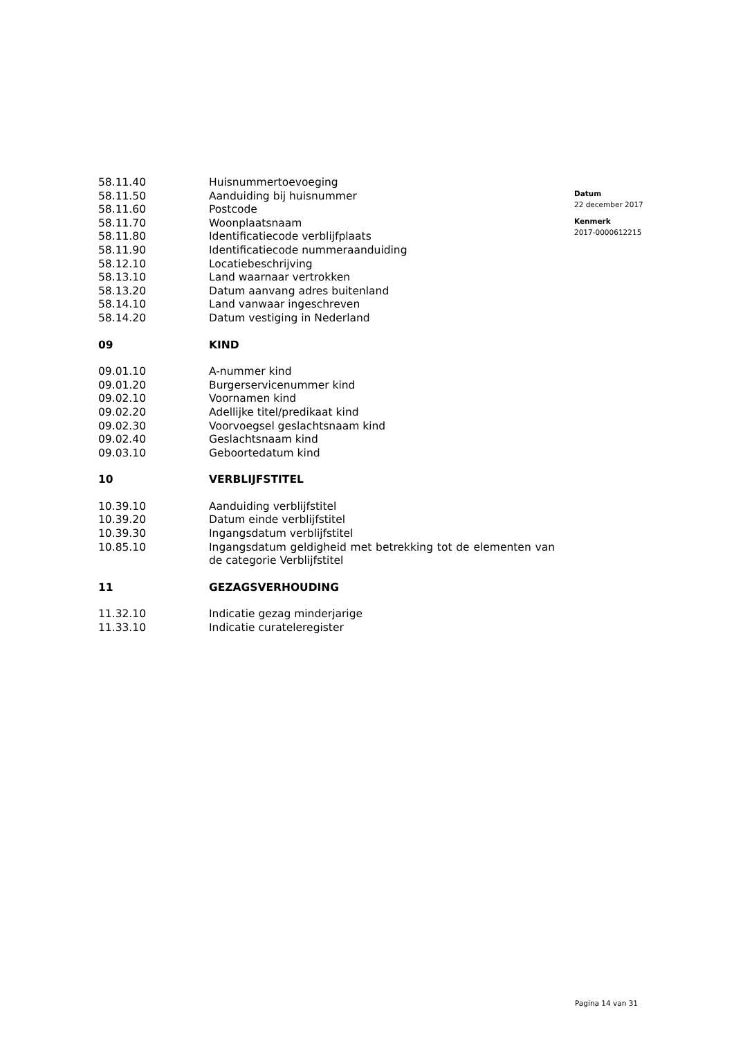| 58.11.40 | Huisnummertoevoeging |
| 58.11.50 | Aanduiding bij huisnummer |
| 58.11.60 | Postcode |
| 58.11.70 | Woonplaatsnaam |
| 58.11.80 | Identificatiecode verblijfplaats |
| 58.11.90 | Identificatiecode nummeraanduiding |
| 58.12.10 | Locatiebeschrijving |
| 58.13.10 | Land waarnaar vertrokken |
| 58.13.20 | Datum aanvang adres buitenland |
| 58.14.10 | Land vanwaar ingeschreven |
| 58.14.20 | Datum vestiging in Nederland |
| 09 | KIND |
| 09.01.10 | A-nummer kind |
| 09.01.20 | Burgerservicenummer kind |
| 09.02.10 | Voornamen kind |
| 09.02.20 | Adellijke titel/predikaat kind |
| 09.02.30 | Voorvoegsel geslachtsnaam kind |
| 09.02.40 | Geslachtsnaam kind |
| 09.03.10 | Geboortedatum kind |
| 10 | VERBLIJFSTITEL |
| 10.39.10 | Aanduiding verblijfstitel |
| 10.39.20 | Datum einde verblijfstitel |
| 10.39.30 | Ingangsdatum verblijfstitel |
| 10.85.10 | Ingangsdatum geldigheid met betrekking tot de elementen van de categorie Verblijfstitel |
| 11 | GEZAGSVERHOUDING |
| 11.32.10 | Indicatie gezag minderjarige |
| 11.33.10 | Indicatie curateleregister |
Datum
22 december 2017
Kenmerk
2017-0000612215
Pagina 14 van 31